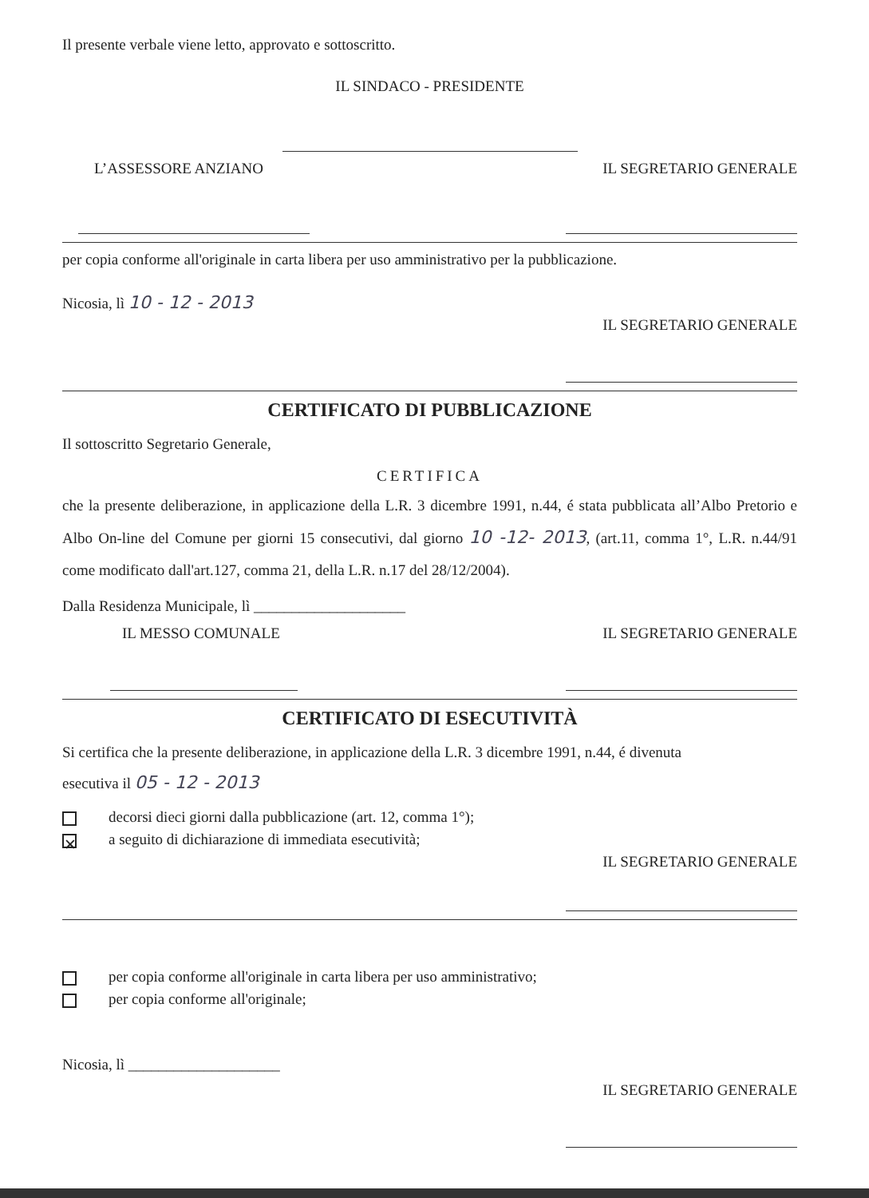Il presente verbale viene letto, approvato e sottoscritto.
IL SINDACO - PRESIDENTE
L’ASSESSORE ANZIANO IL SEGRETARIO GENERALE
per copia conforme all'originale in carta libera per uso amministrativo per la pubblicazione.
Nicosia, lì 10 - 12 - 2013
IL SEGRETARIO GENERALE
CERTIFICATO DI PUBBLICAZIONE
Il sottoscritto Segretario Generale,
CERTIFICA
che la presente deliberazione, in applicazione della L.R. 3 dicembre 1991, n.44, é stata pubblicata all’Albo Pretorio e Albo On-line del Comune per giorni 15 consecutivi, dal giorno 10 -12- 2013, (art.11, comma 1°, L.R. n.44/91 come modificato dall'art.127, comma 21, della L.R. n.17 del 28/12/2004).
Dalla Residenza Municipale, lì ____________________
IL MESSO COMUNALE IL SEGRETARIO GENERALE
CERTIFICATO DI ESECUTIVITÀ
Si certifica che la presente deliberazione, in applicazione della L.R. 3 dicembre 1991, n.44, é divenuta
esecutiva il 05 - 12 - 2013
decorsi dieci giorni dalla pubblicazione (art. 12, comma 1°);
✕ a seguito di dichiarazione di immediata esecutività;
IL SEGRETARIO GENERALE
per copia conforme all'originale in carta libera per uso amministrativo;
per copia conforme all'originale;
Nicosia, lì ____________________
IL SEGRETARIO GENERALE